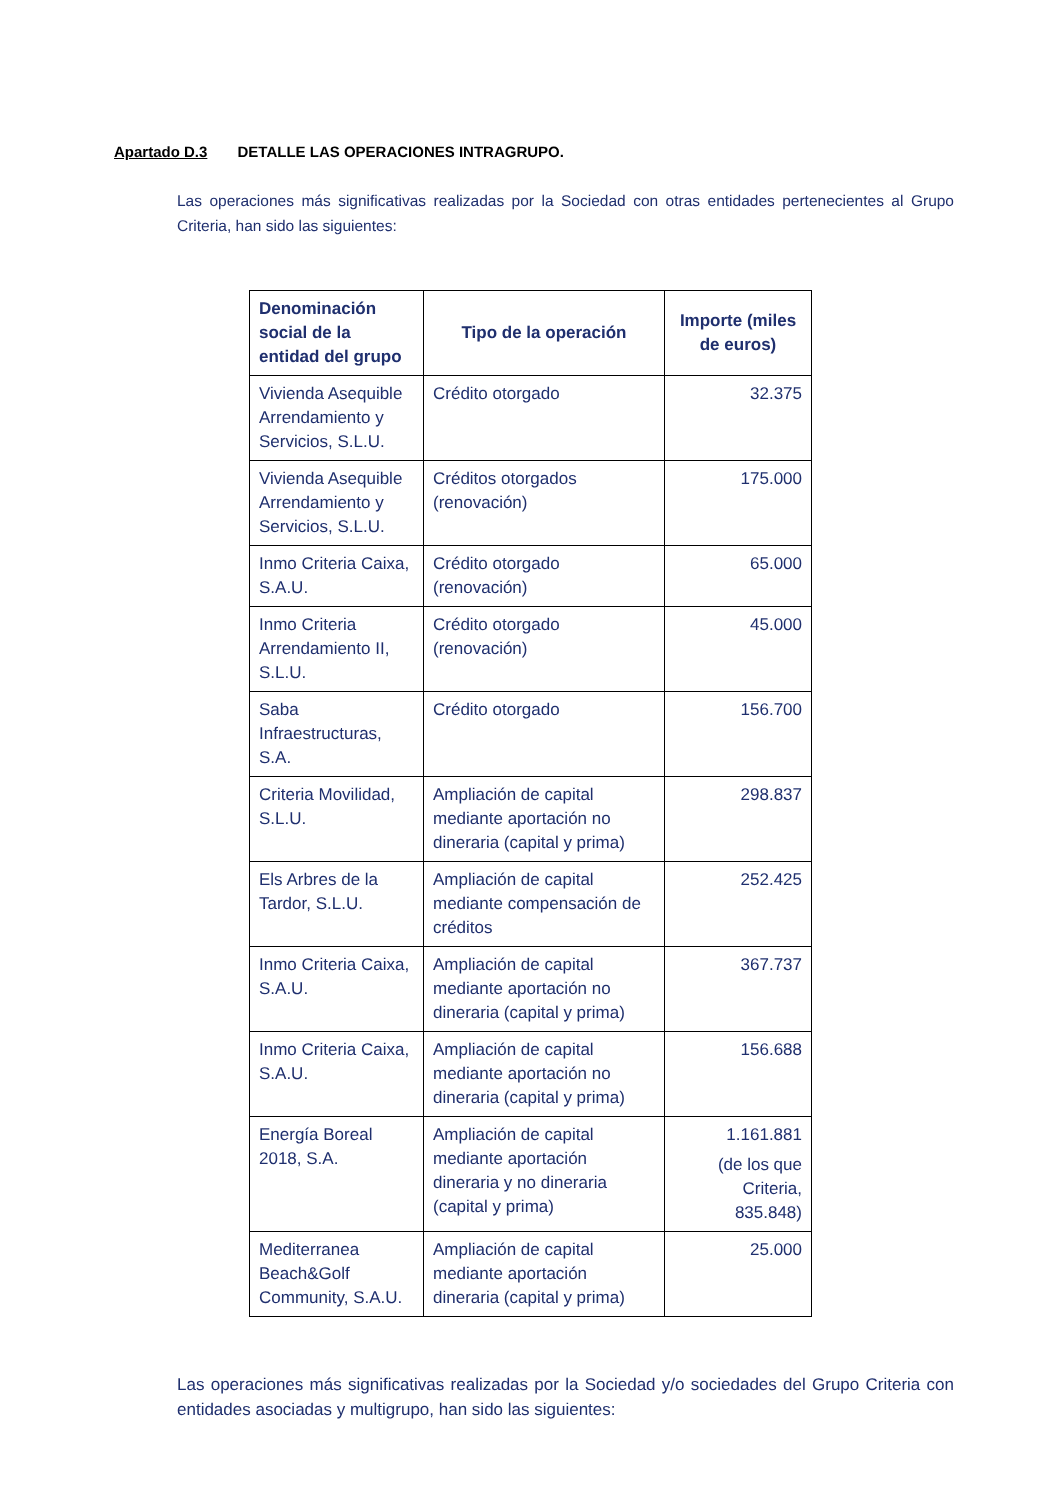Apartado D.3 DETALLE LAS OPERACIONES INTRAGRUPO.
Las operaciones más significativas realizadas por la Sociedad con otras entidades pertenecientes al Grupo Criteria, han sido las siguientes:
| Denominación social de la entidad del grupo | Tipo de la operación | Importe (miles de euros) |
| --- | --- | --- |
| Vivienda Asequible Arrendamiento y Servicios, S.L.U. | Crédito otorgado | 32.375 |
| Vivienda Asequible Arrendamiento y Servicios, S.L.U. | Créditos otorgados (renovación) | 175.000 |
| Inmo Criteria Caixa, S.A.U. | Crédito otorgado (renovación) | 65.000 |
| Inmo Criteria Arrendamiento II, S.L.U. | Crédito otorgado (renovación) | 45.000 |
| Saba Infraestructuras, S.A. | Crédito otorgado | 156.700 |
| Criteria Movilidad, S.L.U. | Ampliación de capital mediante aportación no dineraria (capital y prima) | 298.837 |
| Els Arbres de la Tardor, S.L.U. | Ampliación de capital mediante compensación de créditos | 252.425 |
| Inmo Criteria Caixa, S.A.U. | Ampliación de capital mediante aportación no dineraria (capital y prima) | 367.737 |
| Inmo Criteria Caixa, S.A.U. | Ampliación de capital mediante aportación no dineraria (capital y prima) | 156.688 |
| Energía Boreal 2018, S.A. | Ampliación de capital mediante aportación dineraria y no dineraria (capital y prima) | 1.161.881 (de los que Criteria, 835.848) |
| Mediterranea Beach&Golf Community, S.A.U. | Ampliación de capital mediante aportación dineraria (capital y prima) | 25.000 |
Las operaciones más significativas realizadas por la Sociedad y/o sociedades del Grupo Criteria con entidades asociadas y multigrupo, han sido las siguientes: